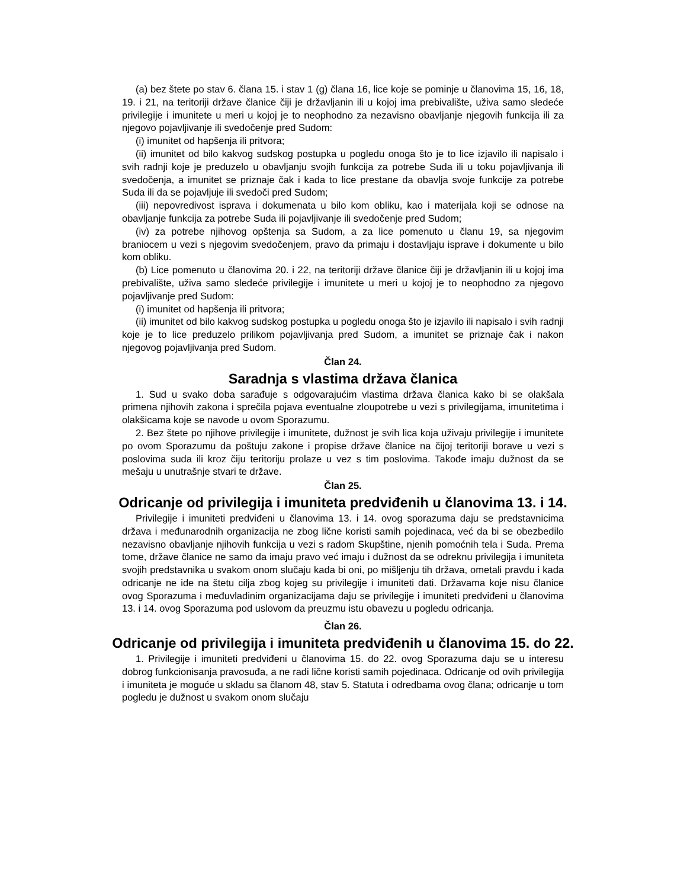(a) bez štete po stav 6. člana 15. i stav 1 (g) člana 16, lice koje se pominje u članovima 15, 16, 18, 19. i 21, na teritoriji države članice čiji je državljanin ili u kojoj ima prebivalište, uživa samo sledeće privilegije i imunitete u meri u kojoj je to neophodno za nezavisno obavljanje njegovih funkcija ili za njegovo pojavljivanje ili svedočenje pred Sudom:
(i) imunitet od hapšenja ili pritvora;
(ii) imunitet od bilo kakvog sudskog postupka u pogledu onoga što je to lice izjavilo ili napisalo i svih radnji koje je preduzelo u obavljanju svojih funkcija za potrebe Suda ili u toku pojavljivanja ili svedočenja, a imunitet se priznaje čak i kada to lice prestane da obavlja svoje funkcije za potrebe Suda ili da se pojavljuje ili svedoči pred Sudom;
(iii) nepovredivost isprava i dokumenata u bilo kom obliku, kao i materijala koji se odnose na obavljanje funkcija za potrebe Suda ili pojavljivanje ili svedočenje pred Sudom;
(iv) za potrebe njihovog opštenja sa Sudom, a za lice pomenuto u članu 19, sa njegovim braniocem u vezi s njegovim svedočenjem, pravo da primaju i dostavljaju isprave i dokumente u bilo kom obliku.
(b) Lice pomenuto u članovima 20. i 22, na teritoriji države članice čiji je državljanin ili u kojoj ima prebivalište, uživa samo sledeće privilegije i imunitete u meri u kojoj je to neophodno za njegovo pojavljivanje pred Sudom:
(i) imunitet od hapšenja ili pritvora;
(ii) imunitet od bilo kakvog sudskog postupka u pogledu onoga što je izjavilo ili napisalo i svih radnji koje je to lice preduzelo prilikom pojavljivanja pred Sudom, a imunitet se priznaje čak i nakon njegovog pojavljivanja pred Sudom.
Član 24.
Saradnja s vlastima država članica
1. Sud u svako doba sarađuje s odgovarajućim vlastima država članica kako bi se olakšala primena njihovih zakona i sprečila pojava eventualne zloupotrebe u vezi s privilegijama, imunitetima i olakšicama koje se navode u ovom Sporazumu.
2. Bez štete po njihove privilegije i imunitete, dužnost je svih lica koja uživaju privilegije i imunitete po ovom Sporazumu da poštuju zakone i propise države članice na čijoj teritoriji borave u vezi s poslovima suda ili kroz čiju teritoriju prolaze u vez s tim poslovima. Takođe imaju dužnost da se mešaju u unutrašnje stvari te države.
Član 25.
Odricanje od privilegija i imuniteta predviđenih u članovima 13. i 14.
Privilegije i imuniteti predviđeni u članovima 13. i 14. ovog sporazuma daju se predstavnicima država i međunarodnih organizacija ne zbog lične koristi samih pojedinaca, već da bi se obezbedilo nezavisno obavljanje njihovih funkcija u vezi s radom Skupštine, njenih pomoćnih tela i Suda. Prema tome, države članice ne samo da imaju pravo već imaju i dužnost da se odreknu privilegija i imuniteta svojih predstavnika u svakom onom slučaju kada bi oni, po mišljenju tih država, ometali pravdu i kada odricanje ne ide na štetu cilja zbog kojeg su privilegije i imuniteti dati. Državama koje nisu članice ovog Sporazuma i međuvladinim organizacijama daju se privilegije i imuniteti predviđeni u članovima 13. i 14. ovog Sporazuma pod uslovom da preuzmu istu obavezu u pogledu odricanja.
Član 26.
Odricanje od privilegija i imuniteta predviđenih u članovima 15. do 22.
1. Privilegije i imuniteti predviđeni u članovima 15. do 22. ovog Sporazuma daju se u interesu dobrog funkcionisanja pravosuđa, a ne radi lične koristi samih pojedinaca. Odricanje od ovih privilegija i imuniteta je moguće u skladu sa članom 48, stav 5. Statuta i odredbama ovog člana; odricanje u tom pogledu je dužnost u svakom onom slučaju